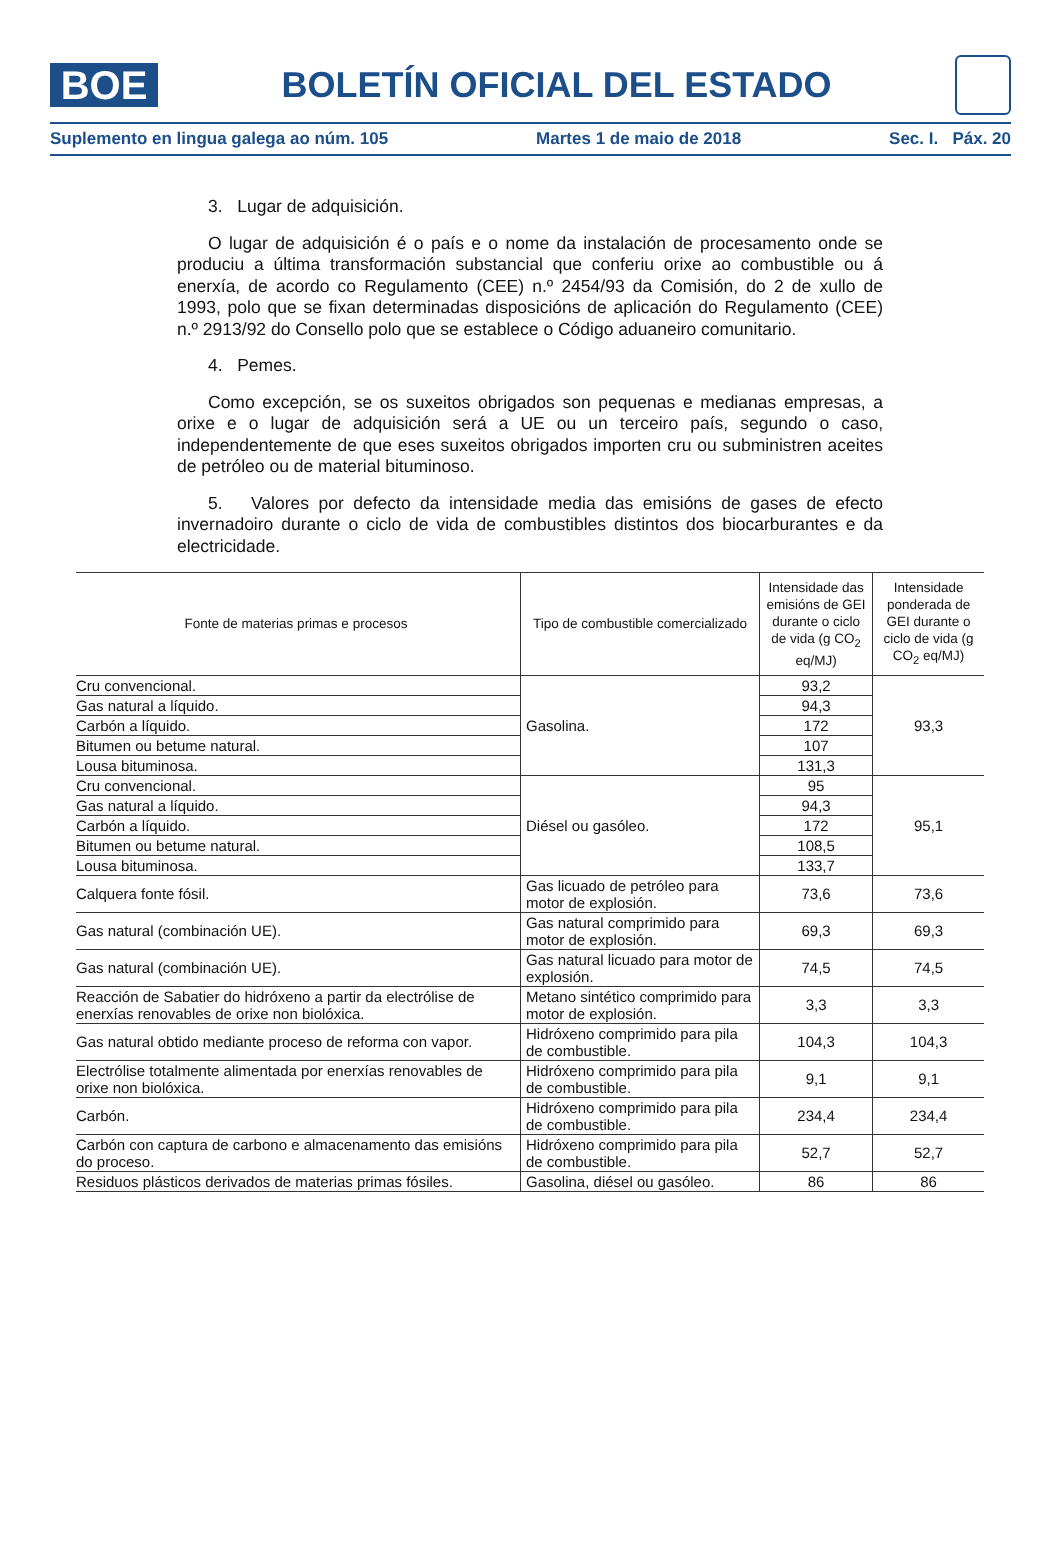BOE
BOLETÍN OFICIAL DEL ESTADO
Suplemento en lingua galega ao núm. 105 Martes 1 de maio de 2018 Sec. I. Páx. 20
3. Lugar de adquisición.
O lugar de adquisición é o país e o nome da instalación de procesamento onde se produciu a última transformación substancial que conferiu orixe ao combustible ou á enerxía, de acordo co Regulamento (CEE) n.º 2454/93 da Comisión, do 2 de xullo de 1993, polo que se fixan determinadas disposicións de aplicación do Regulamento (CEE) n.º 2913/92 do Consello polo que se establece o Código aduaneiro comunitario.
4. Pemes.
Como excepción, se os suxeitos obrigados son pequenas e medianas empresas, a orixe e o lugar de adquisición será a UE ou un terceiro país, segundo o caso, independentemente de que eses suxeitos obrigados importen cru ou subministren aceites de petróleo ou de material bituminoso.
5. Valores por defecto da intensidade media das emisións de gases de efecto invernadoiro durante o ciclo de vida de combustibles distintos dos biocarburantes e da electricidade.
| Fonte de materias primas e procesos | Tipo de combustible comercializado | Intensidade das emisións de GEI durante o ciclo de vida (g CO<sub>2</sub> eq/MJ) | Intensidade ponderada de GEI durante o ciclo de vida (g CO<sub>2</sub> eq/MJ) |
| --- | --- | --- | --- |
| Cru convencional. | Gasolina. | 93,2 | 93,3 |
| Gas natural a líquido. | | 94,3 | |
| Carbón a líquido. | | 172 | |
| Bitumen ou betume natural. | | 107 | |
| Lousa bituminosa. | | 131,3 | |
| Cru convencional. | Diésel ou gasóleo. | 95 | 95,1 |
| Gas natural a líquido. | | 94,3 | |
| Carbón a líquido. | | 172 | |
| Bitumen ou betume natural. | | 108,5 | |
| Lousa bituminosa. | | 133,7 | |
| Calquera fonte fósil. | Gas licuado de petróleo para motor de explosión. | 73,6 | 73,6 |
| Gas natural (combinación UE). | Gas natural comprimido para motor de explosión. | 69,3 | 69,3 |
| Gas natural (combinación UE). | Gas natural licuado para motor de explosión. | 74,5 | 74,5 |
| Reacción de Sabatier do hidróxeno a partir da electrólise de enerxías renovables de orixe non biolóxica. | Metano sintético comprimido para motor de explosión. | 3,3 | 3,3 |
| Gas natural obtido mediante proceso de reforma con vapor. | Hidróxeno comprimido para pila de combustible. | 104,3 | 104,3 |
| Electrólise totalmente alimentada por enerxías renovables de orixe non biolóxica. | Hidróxeno comprimido para pila de combustible. | 9,1 | 9,1 |
| Carbón. | Hidróxeno comprimido para pila de combustible. | 234,4 | 234,4 |
| Carbón con captura de carbono e almacenamento das emisións do proceso. | Hidróxeno comprimido para pila de combustible. | 52,7 | 52,7 |
| Residuos plásticos derivados de materias primas fósiles. | Gasolina, diésel ou gasóleo. | 86 | 86 |